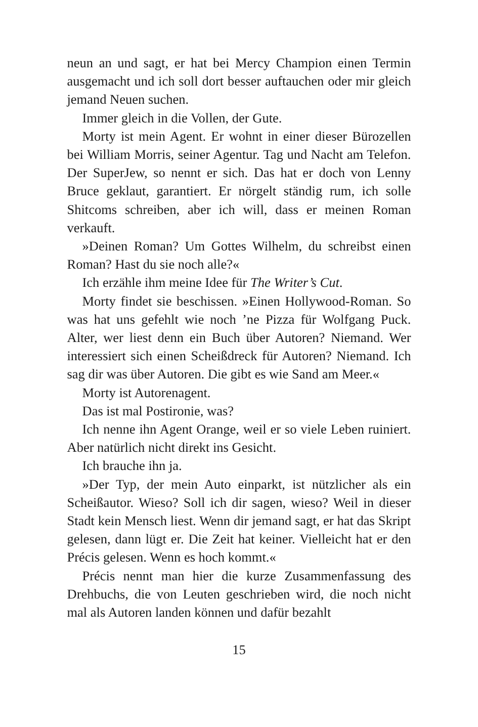neun an und sagt, er hat bei Mercy Champion einen Termin ausgemacht und ich soll dort besser auftauchen oder mir gleich jemand Neuen suchen.
Immer gleich in die Vollen, der Gute.
Morty ist mein Agent. Er wohnt in einer dieser Bürozellen bei William Morris, seiner Agentur. Tag und Nacht am Telefon. Der SuperJew, so nennt er sich. Das hat er doch von Lenny Bruce geklaut, garantiert. Er nörgelt ständig rum, ich solle Shitcoms schreiben, aber ich will, dass er meinen Roman verkauft.
»Deinen Roman? Um Gottes Wilhelm, du schreibst einen Roman? Hast du sie noch alle?«
Ich erzähle ihm meine Idee für The Writer’s Cut.
Morty findet sie beschissen. »Einen Hollywood-Roman. So was hat uns gefehlt wie noch ’ne Pizza für Wolfgang Puck. Alter, wer liest denn ein Buch über Autoren? Niemand. Wer interessiert sich einen Scheißdreck für Autoren? Niemand. Ich sag dir was über Autoren. Die gibt es wie Sand am Meer.«
Morty ist Autorenagent.
Das ist mal Postironie, was?
Ich nenne ihn Agent Orange, weil er so viele Leben ruiniert. Aber natürlich nicht direkt ins Gesicht.
Ich brauche ihn ja.
»Der Typ, der mein Auto einparkt, ist nützlicher als ein Scheißautor. Wieso? Soll ich dir sagen, wieso? Weil in dieser Stadt kein Mensch liest. Wenn dir jemand sagt, er hat das Skript gelesen, dann lügt er. Die Zeit hat keiner. Vielleicht hat er den Précis gelesen. Wenn es hoch kommt.«
Précis nennt man hier die kurze Zusammenfassung des Drehbuchs, die von Leuten geschrieben wird, die noch nicht mal als Autoren landen können und dafür bezahlt
15